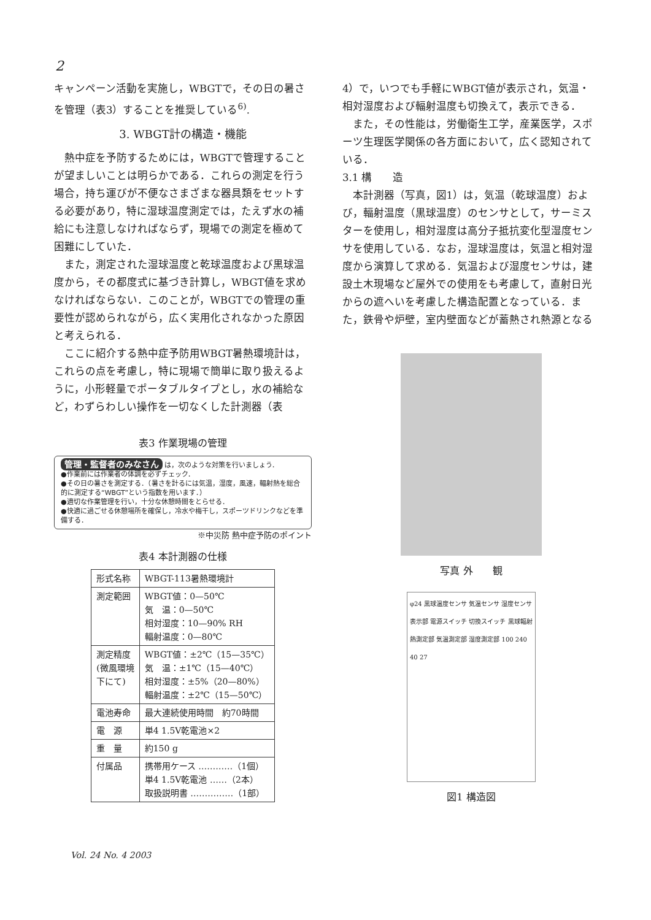2
キャンペーン活動を実施し，WBGTで，その日の暑さを管理（表3）することを推奨している<sup>6)</sup>.
3. WBGT計の構造・機能
熱中症を予防するためには，WBGTで管理することが望ましいことは明らかである．これらの測定を行う場合，持ち運びが不便なさまざまな器具類をセットする必要があり，特に湿球温度測定では，たえず水の補給にも注意しなければならず，現場での測定を極めて困難にしていた．
また，測定された湿球温度と乾球温度および黒球温度から，その都度式に基づき計算し，WBGT値を求めなければならない．このことが，WBGTでの管理の重要性が認められながら，広く実用化されなかった原因と考えられる．
ここに紹介する熱中症予防用WBGT暑熱環境計は，これらの点を考慮し，特に現場で簡単に取り扱えるように，小形軽量でポータブルタイプとし，水の補給など，わずらわしい操作を一切なくした計測器（表
表3 作業現場の管理
管理・監督者のみなさん は，次のような対策を行いましょう．
●作業前には作業者の体調を必ずチェック．
●その日の暑さを測定する．（暑さを計るには気温，湿度，風速，輻射熱を総合的に測定する“WBGT”という指数を用います．）
●適切な作業管理を行い，十分な休憩時間をとらせる．
●快適に過ごせる休憩場所を確保し，冷水や梅干し，スポーツドリンクなどを準備する．
※中災防 熱中症予防のポイント
表4 本計測器の仕様
| 形式名称 | WBGT-113暑熱環境計 |
| 測定範囲 | WBGT値：0—50℃ 気 温：0—50℃ 相対湿度：10—90% RH 輻射温度：0—80℃ |
| 測定精度 (微風環境 下にて) | WBGT値：±2℃（15—35℃） 気 温：±1℃（15—40℃） 相対湿度：±5%（20—80%） 輻射温度：±2℃（15—50℃） |
| 電池寿命 | 最大連続使用時間 約70時間 |
| 電 源 | 単4 1.5V乾電池×2 |
| 重 量 | 約150 g |
| 付属品 | 携帯用ケース …………（1個） 単4 1.5V乾電池 ……（2本） 取扱説明書 ……………（1部） |
4）で，いつでも手軽にWBGT値が表示され，気温・相対湿度および輻射温度も切換えて，表示できる．
また，その性能は，労働衛生工学，産業医学，スポーツ生理医学関係の各方面において，広く認知されている．
3.1 構　　造
本計測器（写真，図1）は，気温（乾球温度）および，輻射温度（黒球温度）のセンサとして，サーミスターを使用し，相対湿度は高分子抵抗変化型湿度センサを使用している．なお，湿球温度は，気温と相対湿度から演算して求める．気温および湿度センサは，建設土木現場など屋外での使用をも考慮して，直射日光からの遮へいを考慮した構造配置となっている．また，鉄骨や炉壁，室内壁面などが蓄熱され熱源となる
写真 外　　観
φ24 黒球温度センサ 気温センサ 湿度センサ 表示部 電源スイッチ 切換スイッチ 黒球輻射熱測定部 気温測定部 湿度測定部 100 240 40 27
図1 構造図
Vol. 24 No. 4 2003